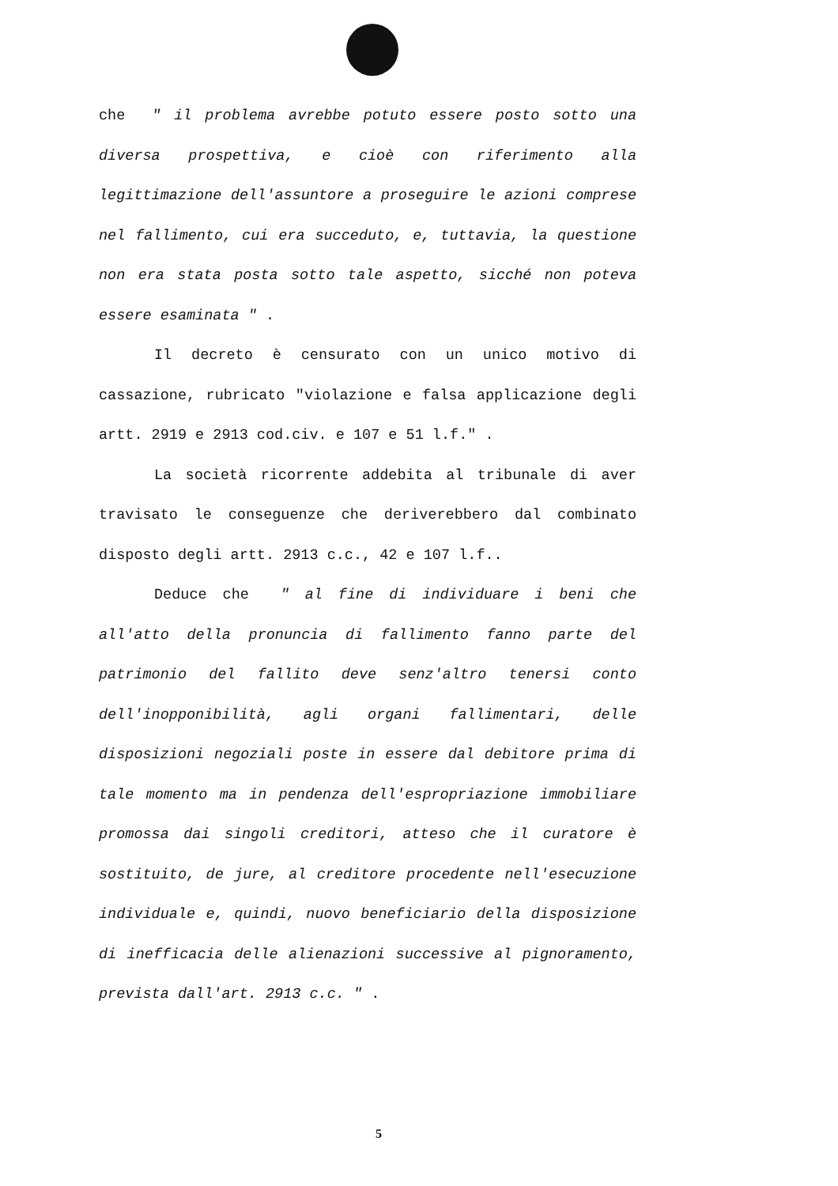che " il problema avrebbe potuto essere posto sotto una diversa prospettiva, e cioè con riferimento alla legittimazione dell'assuntore a proseguire le azioni comprese nel fallimento, cui era succeduto, e, tuttavia, la questione non era stata posta sotto tale aspetto, sicché non poteva essere esaminata " .
Il decreto è censurato con un unico motivo di cassazione, rubricato "violazione e falsa applicazione degli artt. 2919 e 2913 cod.civ. e 107 e 51 l.f." .
La società ricorrente addebita al tribunale di aver travisato le conseguenze che deriverebbero dal combinato disposto degli artt. 2913 c.c., 42 e 107 l.f..
Deduce che " al fine di individuare i beni che all'atto della pronuncia di fallimento fanno parte del patrimonio del fallito deve senz'altro tenersi conto dell'inopponibilità, agli organi fallimentari, delle disposizioni negoziali poste in essere dal debitore prima di tale momento ma in pendenza dell'espropriazione immobiliare promossa dai singoli creditori, atteso che il curatore è sostituito, de jure, al creditore procedente nell'esecuzione individuale e, quindi, nuovo beneficiario della disposizione di inefficacia delle alienazioni successive al pignoramento, prevista dall'art. 2913 c.c. " .
5